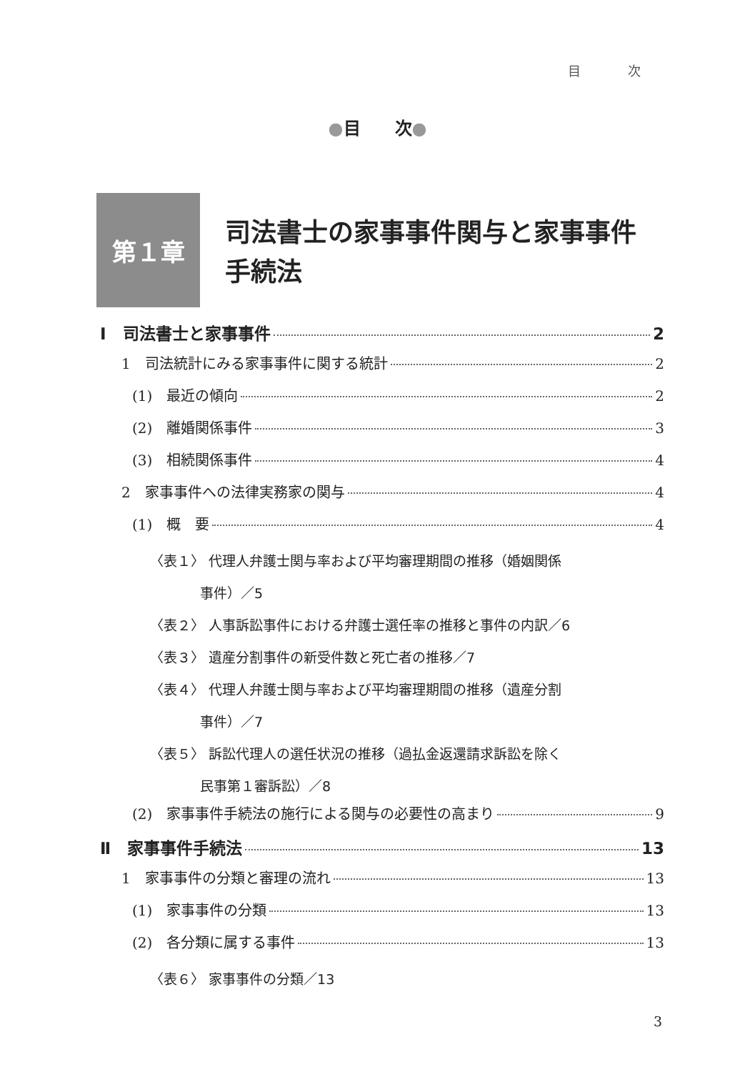目 次
●目　　次●
第１章
司法書士の家事事件関与と家事事件
手続法
Ⅰ　司法書士と家事事件 2
1　司法統計にみる家事事件に関する統計 2
(1)　最近の傾向 2
(2)　離婚関係事件 3
(3)　相続関係事件 4
2　家事事件への法律実務家の関与 4
(1)　概　要 4
〈表１〉 代理人弁護士関与率および平均審理期間の推移（婚姻関係
事件）／5
〈表２〉 人事訴訟事件における弁護士選任率の推移と事件の内訳／6
〈表３〉 遺産分割事件の新受件数と死亡者の推移／7
〈表４〉 代理人弁護士関与率および平均審理期間の推移（遺産分割
事件）／7
〈表５〉 訴訟代理人の選任状況の推移（過払金返還請求訴訟を除く
民事第１審訴訟）／8
(2)　家事事件手続法の施行による関与の必要性の高まり 9
Ⅱ　家事事件手続法 13
1　家事事件の分類と審理の流れ 13
(1)　家事事件の分類 13
(2)　各分類に属する事件 13
〈表６〉 家事事件の分類／13
3